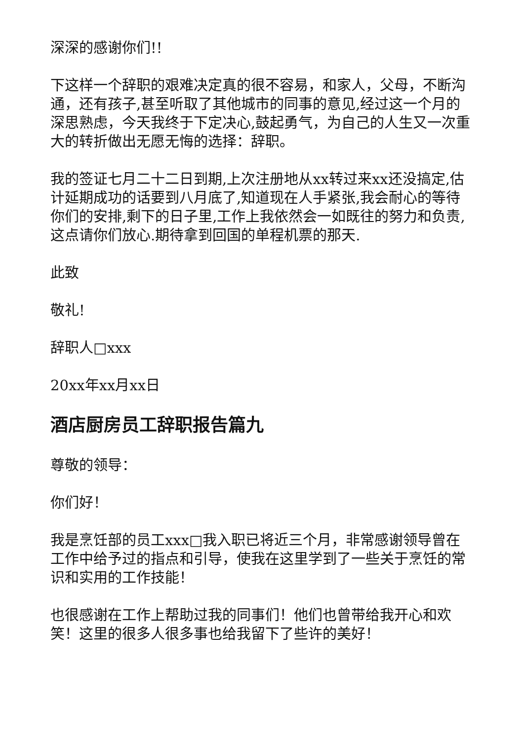深深的感谢你们!!
下这样一个辞职的艰难决定真的很不容易，和家人，父母，不断沟通，还有孩子,甚至听取了其他城市的同事的意见,经过这一个月的深思熟虑，今天我终于下定决心,鼓起勇气，为自己的人生又一次重大的转折做出无愿无悔的选择：辞职。
我的签证七月二十二日到期,上次注册地从xx转过来xx还没搞定,估计延期成功的话要到八月底了,知道现在人手紧张,我会耐心的等待你们的安排,剩下的日子里,工作上我依然会一如既往的努力和负责,这点请你们放心.期待拿到回国的单程机票的那天.
此致
敬礼!
辞职人□xxx
20xx年xx月xx日
酒店厨房员工辞职报告篇九
尊敬的领导：
你们好！
我是烹饪部的员工xxx□我入职已将近三个月，非常感谢领导曾在工作中给予过的指点和引导，使我在这里学到了一些关于烹饪的常识和实用的工作技能！
也很感谢在工作上帮助过我的同事们！他们也曾带给我开心和欢笑！这里的很多人很多事也给我留下了些许的美好！